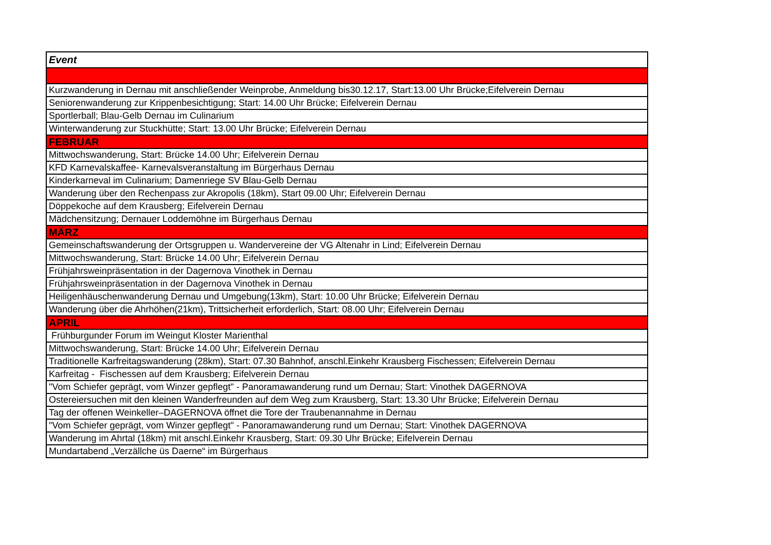| Event |
| --- |
| Kurzwanderung in Dernau mit anschließender Weinprobe, Anmeldung bis30.12.17, Start:13.00 Uhr Brücke;Eifelverein Dernau |
| Seniorenwanderung zur Krippenbesichtigung; Start: 14.00 Uhr Brücke; Eifelverein Dernau |
| Sportlerball; Blau-Gelb Dernau im Culinarium |
| Winterwanderung zur Stuckhütte; Start: 13.00 Uhr Brücke; Eifelverein Dernau |
| FEBRUAR |
| Mittwochswanderung, Start: Brücke 14.00 Uhr; Eifelverein Dernau |
| KFD Karnevalskaffee- Karnevalsveranstaltung im Bürgerhaus Dernau |
| Kinderkarneval im Culinarium; Damenriege SV Blau-Gelb Dernau |
| Wanderung über den Rechenpass zur Akropolis (18km), Start 09.00 Uhr; Eifelverein Dernau |
| Döppekoche auf dem Krausberg; Eifelverein Dernau |
| Mädchensitzung; Dernauer Loddemöhne im Bürgerhaus Dernau |
| MÄRZ |
| Gemeinschaftswanderung der Ortsgruppen u. Wandervereine der VG Altenahr in Lind; Eifelverein Dernau |
| Mittwochswanderung, Start: Brücke 14.00 Uhr; Eifelverein Dernau |
| Frühjahrsweinpräsentation in der Dagernova Vinothek in Dernau |
| Frühjahrsweinpräsentation in der Dagernova Vinothek in Dernau |
| Heiligenhäuschenwanderung Dernau und Umgebung(13km), Start: 10.00 Uhr Brücke; Eifelverein Dernau |
| Wanderung über die Ahrhöhen(21km), Trittsicherheit erforderlich, Start: 08.00 Uhr; Eifelverein Dernau |
| APRIL |
| Frühburgunder Forum im Weingut Kloster Marienthal |
| Mittwochswanderung, Start: Brücke 14.00 Uhr; Eifelverein Dernau |
| Traditionelle Karfreitagswanderung (28km), Start: 07.30 Bahnhof, anschl.Einkehr Krausberg Fischessen; Eifelverein Dernau |
| Karfreitag - Fischessen auf dem Krausberg; Eifelverein Dernau |
| "Vom Schiefer geprägt, vom Winzer gepflegt" - Panoramawanderung rund um Dernau; Start: Vinothek DAGERNOVA |
| Ostereiersuchen mit den kleinen Wanderfreunden auf dem Weg zum Krausberg, Start: 13.30 Uhr Brücke; Eifelverein Dernau |
| Tag der offenen Weinkeller–DAGERNOVA öffnet die Tore der Traubenannahme in Dernau |
| "Vom Schiefer geprägt, vom Winzer gepflegt" - Panoramawanderung rund um Dernau; Start: Vinothek DAGERNOVA |
| Wanderung im Ahrtal (18km) mit anschl.Einkehr Krausberg, Start: 09.30 Uhr Brücke; Eifelverein Dernau |
| Mundartabend „Verzällche üs Daerne“ im Bürgerhaus |